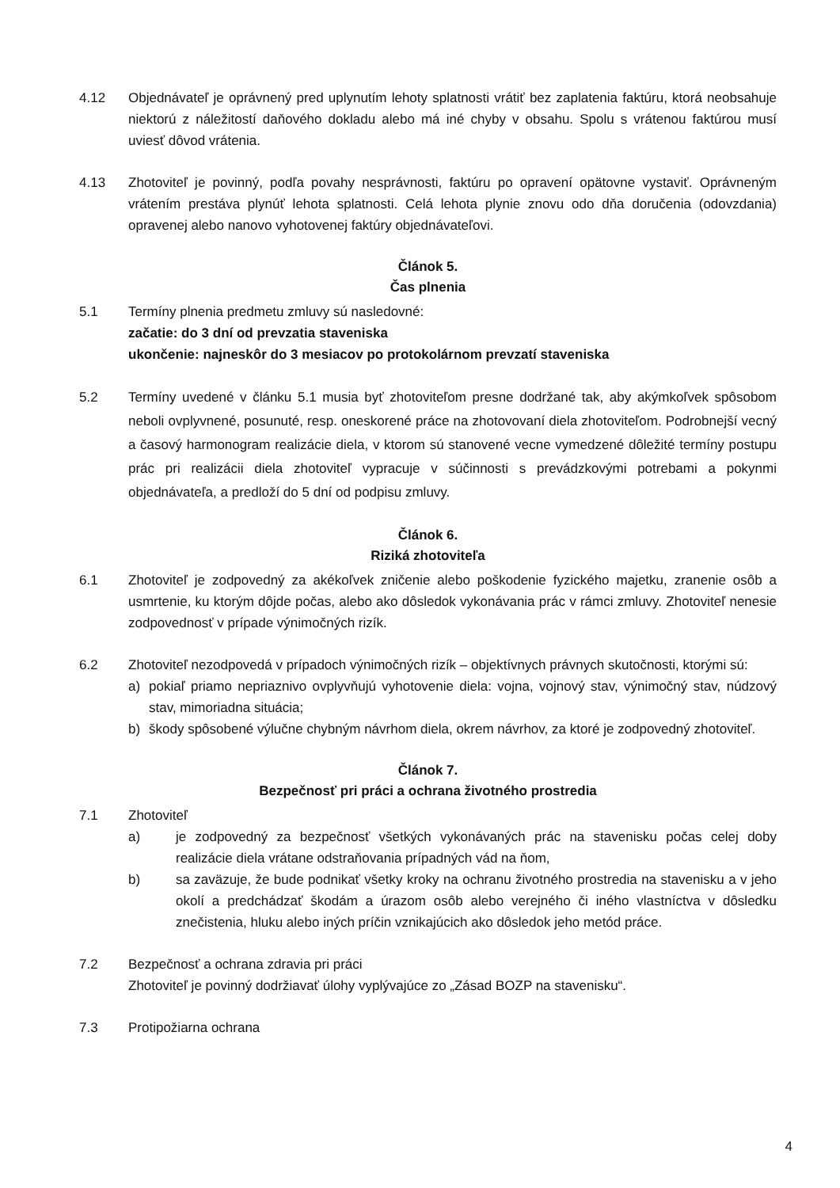4.12 Objednávateľ je oprávnený pred uplynutím lehoty splatnosti vrátiť bez zaplatenia faktúru, ktorá neobsahuje niektorú z náležitostí daňového dokladu alebo má iné chyby v obsahu. Spolu s vrátenou faktúrou musí uviesť dôvod vrátenia.
4.13 Zhotoviteľ je povinný, podľa povahy nesprávnosti, faktúru po opravení opätovne vystaviť. Oprávneným vrátením prestáva plynúť lehota splatnosti. Celá lehota plynie znovu odo dňa doručenia (odovzdania) opravenej alebo nanovo vyhotovenej faktúry objednávateľovi.
Článok 5.
Čas plnenia
5.1 Termíny plnenia predmetu zmluvy sú nasledovné:
začatie: do 3 dní od prevzatia staveniska
ukončenie: najneskôr do 3 mesiacov po protokolárnom prevzatí staveniska
5.2 Termíny uvedené v článku 5.1 musia byť zhotoviteľom presne dodržané tak, aby akýmkoľvek spôsobom neboli ovplyvnené, posunuté, resp. oneskorené práce na zhotovovaní diela zhotoviteľom. Podrobnejší vecný a časový harmonogram realizácie diela, v ktorom sú stanovené vecne vymedzené dôležité termíny postupu prác pri realizácii diela zhotoviteľ vypracuje v súčinnosti s prevádzkovými potrebami a pokynmi objednávateľa, a predloží do 5 dní od podpisu zmluvy.
Článok 6.
Riziká zhotoviteľa
6.1 Zhotoviteľ je zodpovedný za akékoľvek zničenie alebo poškodenie fyzického majetku, zranenie osôb a usmrtenie, ku ktorým dôjde počas, alebo ako dôsledok vykonávania prác v rámci zmluvy. Zhotoviteľ nenesie zodpovednosť v prípade výnimočných rizík.
6.2 Zhotoviteľ nezodpovedá v prípadoch výnimočných rizík – objektívnych právnych skutočnosti, ktorými sú:
a) pokiaľ priamo nepriaznivo ovplyvňujú vyhotovenie diela: vojna, vojnový stav, výnimočný stav, núdzový stav, mimoriadna situácia;
b) škody spôsobené výlučne chybným návrhom diela, okrem návrhov, za ktoré je zodpovedný zhotoviteľ.
Článok 7.
Bezpečnosť pri práci a ochrana životného prostredia
7.1 Zhotoviteľ
a) je zodpovedný za bezpečnosť všetkých vykonávaných prác na stavenisku počas celej doby realizácie diela vrátane odstraňovania prípadných vád na ňom,
b) sa zaväzuje, že bude podnikať všetky kroky na ochranu životného prostredia na stavenisku a v jeho okolí a predchádzať škodám a úrazom osôb alebo verejného či iného vlastníctva v dôsledku znečistenia, hluku alebo iných príčin vznikajúcich ako dôsledok jeho metód práce.
7.2 Bezpečnosť a ochrana zdravia pri práci
Zhotoviteľ je povinný dodržiavať úlohy vyplývajúce zo „Zásad BOZP na stavenisku“.
7.3 Protipožiarna ochrana
4